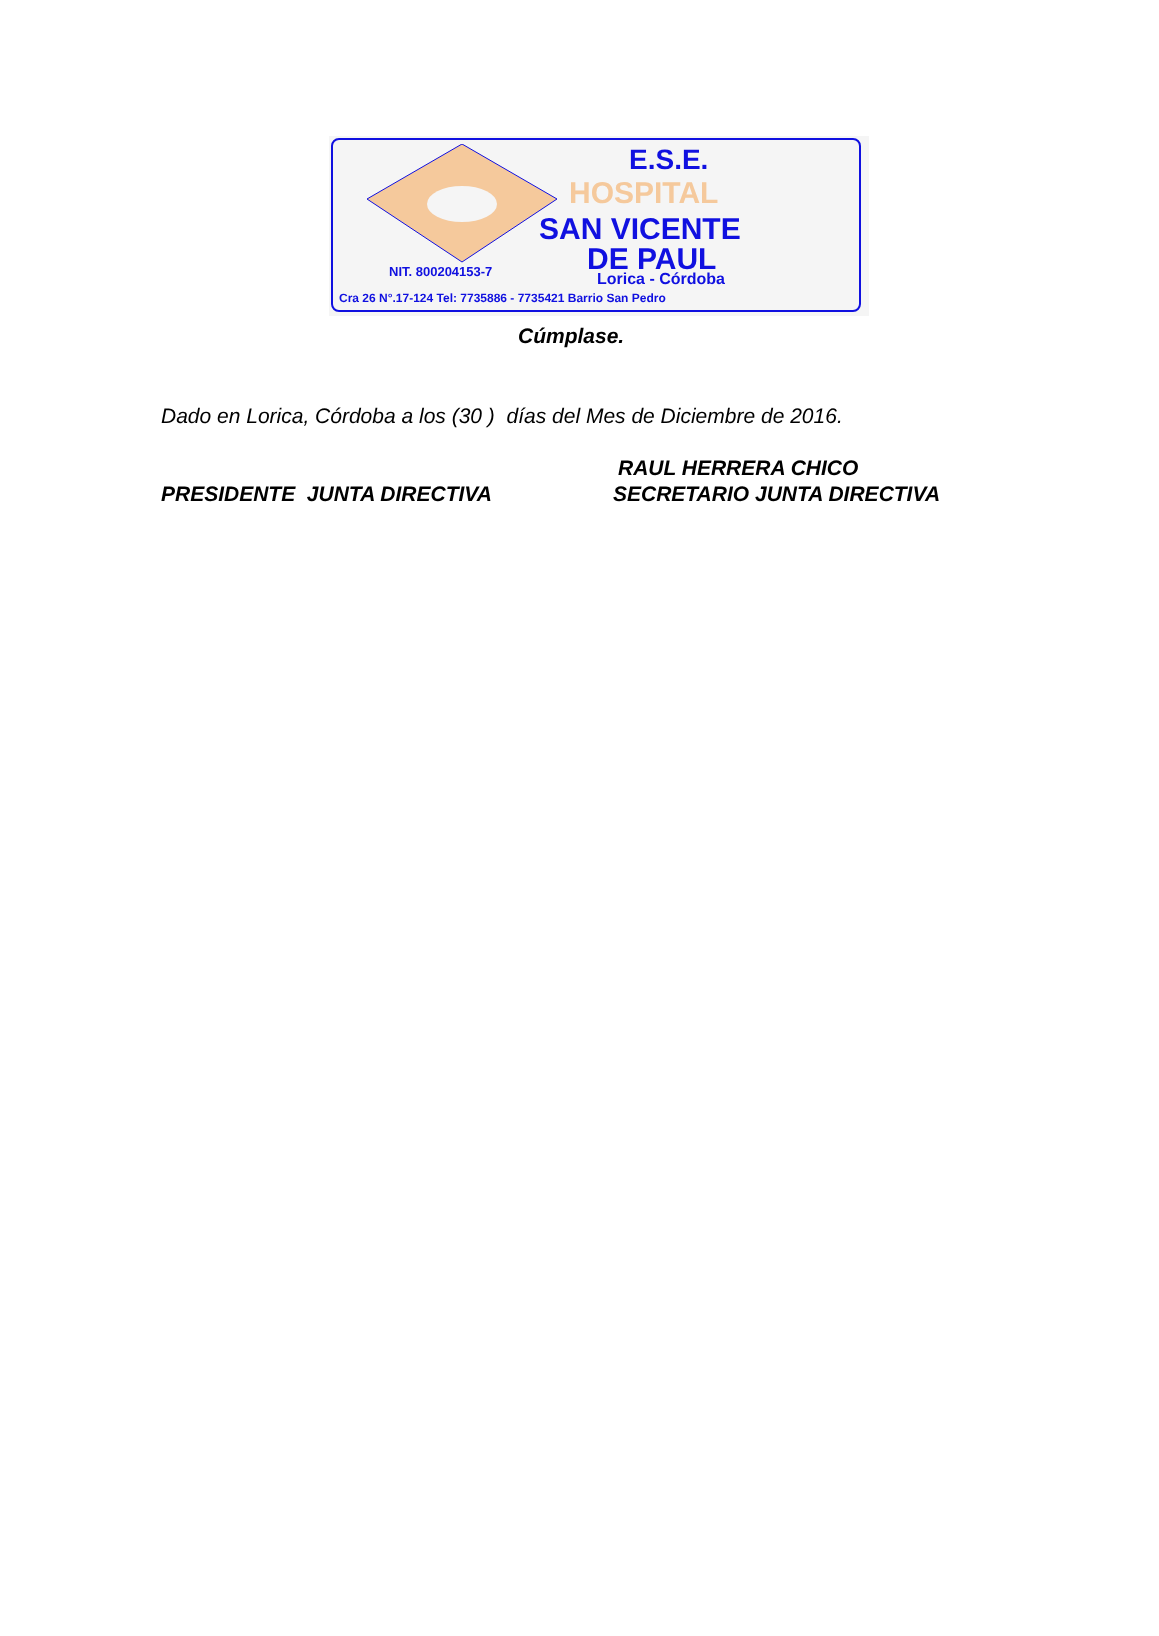E.S.E.
HOSPITAL
SAN VICENTE
DE PAUL
NIT. 800204153-7 Lorica - Córdoba
Cra 26 N°.17-124 Tel: 7735886 - 7735421 Barrio San Pedro
Cúmplase.
Dado en Lorica, Córdoba a los (30 ) días del Mes de Diciembre de 2016.
RAUL HERRERA CHICO
PRESIDENTE JUNTA DIRECTIVA SECRETARIO JUNTA DIRECTIVA